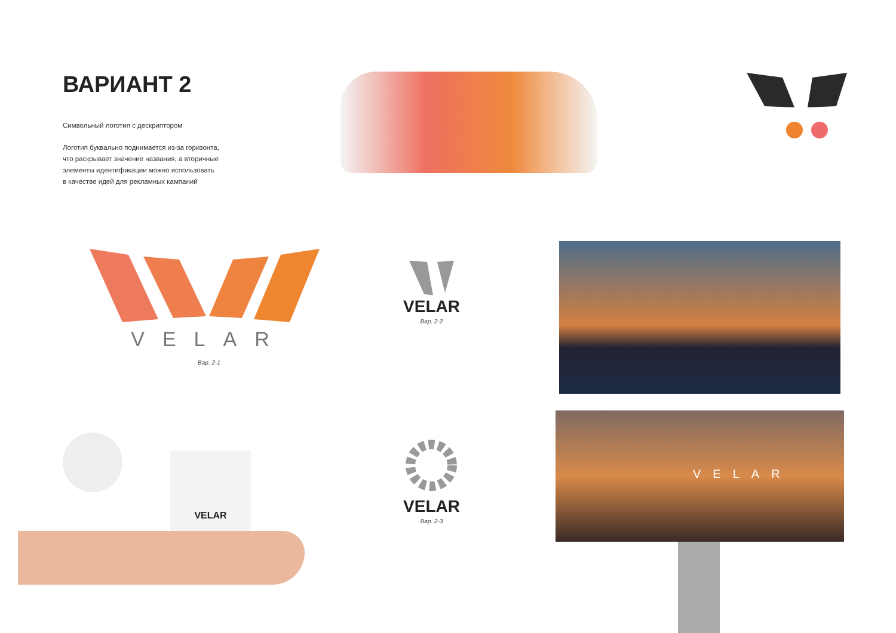ВАРИАНТ 2
Символьный логотип с дескриптором
Логотип буквально поднимается из-за горизонта,
что раскрывает значение названия, а вторичные
элементы идентификации можно использовать
в качестве идей для рекламных кампаний
VELAR
Вар. 2-1
VELAR
Вар. 2-2
VELAR
Вар. 2-3
VELAR
VELAR